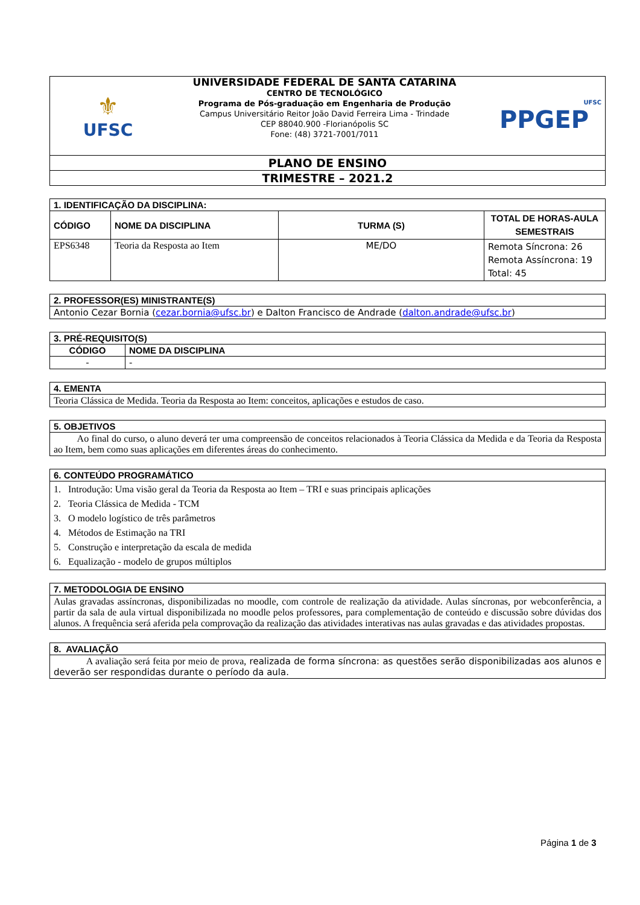| ⚜ UFSC | UNIVERSIDADE FEDERAL DE SANTA CATARINA CENTRO DE TECNOLÓGICO Programa de Pós-graduação em Engenharia de Produção Campus Universitário Reitor João David Ferreira Lima - Trindade CEP 88040.900 -Florianópolis SC Fone: (48) 3721-7001/7011 | UFSC PPGEP |
| PLANO DE ENSINO | | |
| TRIMESTRE – 2021.2 | | |
| 1. IDENTIFICAÇÃO DA DISCIPLINA: | | | |
| CÓDIGO | NOME DA DISCIPLINA | TURMA (S) | TOTAL DE HORAS-AULA SEMESTRAIS |
| EPS6348 | Teoria da Resposta ao Item | ME/DO | Remota Síncrona: 26 Remota Assíncrona: 19 Total: 45 |
| 2. PROFESSOR(ES) MINISTRANTE(S) |
| Antonio Cezar Bornia ( cezar.bornia@ufsc.br ) e Dalton Francisco de Andrade ( dalton.andrade@ufsc.br ) |
| 3. PRÉ-REQUISITO(S) | |
| CÓDIGO | NOME DA DISCIPLINA |
| - | - |
| 4. EMENTA |
| Teoria Clássica de Medida. Teoria da Resposta ao Item: conceitos, aplicações e estudos de caso. |
| 5. OBJETIVOS |
| Ao final do curso, o aluno deverá ter uma compreensão de conceitos relacionados à Teoria Clássica da Medida e da Teoria da Resposta ao Item, bem como suas aplicações em diferentes áreas do conhecimento. |
| 6. CONTEÚDO PROGRAMÁTICO |
| 1. Introdução: Uma visão geral da Teoria da Resposta ao Item – TRI e suas principais aplicações 2. Teoria Clássica de Medida - TCM 3. O modelo logístico de três parâmetros 4. Métodos de Estimação na TRI 5. Construção e interpretação da escala de medida 6. Equalização - modelo de grupos múltiplos |
| 7. METODOLOGIA DE ENSINO |
| Aulas gravadas assíncronas, disponibilizadas no moodle, com controle de realização da atividade. Aulas síncronas, por webconferência, a partir da sala de aula virtual disponibilizada no moodle pelos professores, para complementação de conteúdo e discussão sobre dúvidas dos alunos. A frequência será aferida pela comprovação da realização das atividades interativas nas aulas gravadas e das atividades propostas. |
| 8. AVALIAÇÃO |
| A avaliação será feita por meio de prova, realizada de forma síncrona: as questões serão disponibilizadas aos alunos e deverão ser respondidas durante o período da aula. |
Página 1 de 3